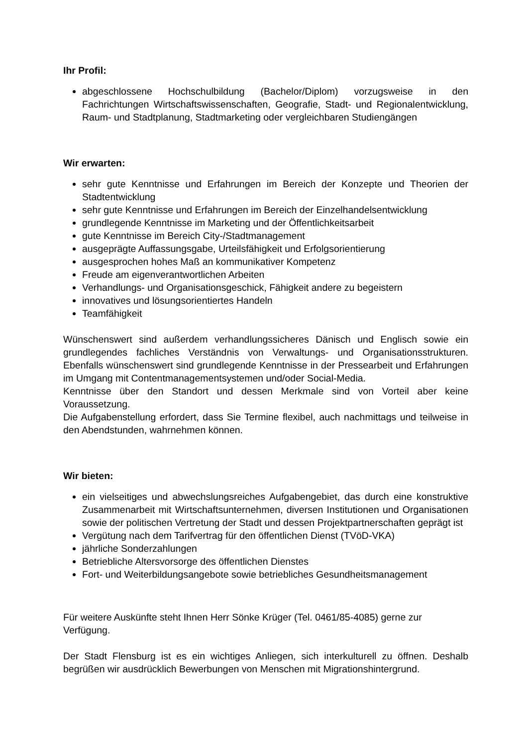Ihr Profil:
abgeschlossene Hochschulbildung (Bachelor/Diplom) vorzugsweise in den Fachrichtungen Wirtschaftswissenschaften, Geografie, Stadt- und Regionalentwicklung, Raum- und Stadtplanung, Stadtmarketing oder vergleichbaren Studiengängen
Wir erwarten:
sehr gute Kenntnisse und Erfahrungen im Bereich der Konzepte und Theorien der Stadtentwicklung
sehr gute Kenntnisse und Erfahrungen im Bereich der Einzelhandelsentwicklung
grundlegende Kenntnisse im Marketing und der Öffentlichkeitsarbeit
gute Kenntnisse im Bereich City-/Stadtmanagement
ausgeprägte Auffassungsgabe, Urteilsfähigkeit und Erfolgsorientierung
ausgesprochen hohes Maß an kommunikativer Kompetenz
Freude am eigenverantwortlichen Arbeiten
Verhandlungs- und Organisationsgeschick, Fähigkeit andere zu begeistern
innovatives und lösungsorientiertes Handeln
Teamfähigkeit
Wünschenswert sind außerdem verhandlungssicheres Dänisch und Englisch sowie ein grundlegendes fachliches Verständnis von Verwaltungs- und Organisationsstrukturen. Ebenfalls wünschenswert sind grundlegende Kenntnisse in der Pressearbeit und Erfahrungen im Umgang mit Contentmanagementsystemen und/oder Social-Media.
Kenntnisse über den Standort und dessen Merkmale sind von Vorteil aber keine Voraussetzung.
Die Aufgabenstellung erfordert, dass Sie Termine flexibel, auch nachmittags und teilweise in den Abendstunden, wahrnehmen können.
Wir bieten:
ein vielseitiges und abwechslungsreiches Aufgabengebiet, das durch eine konstruktive Zusammenarbeit mit Wirtschaftsunternehmen, diversen Institutionen und Organisationen sowie der politischen Vertretung der Stadt und dessen Projektpartnerschaften geprägt ist
Vergütung nach dem Tarifvertrag für den öffentlichen Dienst (TVöD-VKA)
jährliche Sonderzahlungen
Betriebliche Altersvorsorge des öffentlichen Dienstes
Fort- und Weiterbildungsangebote sowie betriebliches Gesundheitsmanagement
Für weitere Auskünfte steht Ihnen Herr Sönke Krüger (Tel. 0461/85-4085) gerne zur Verfügung.
Der Stadt Flensburg ist es ein wichtiges Anliegen, sich interkulturell zu öffnen. Deshalb begrüßen wir ausdrücklich Bewerbungen von Menschen mit Migrationshintergrund.